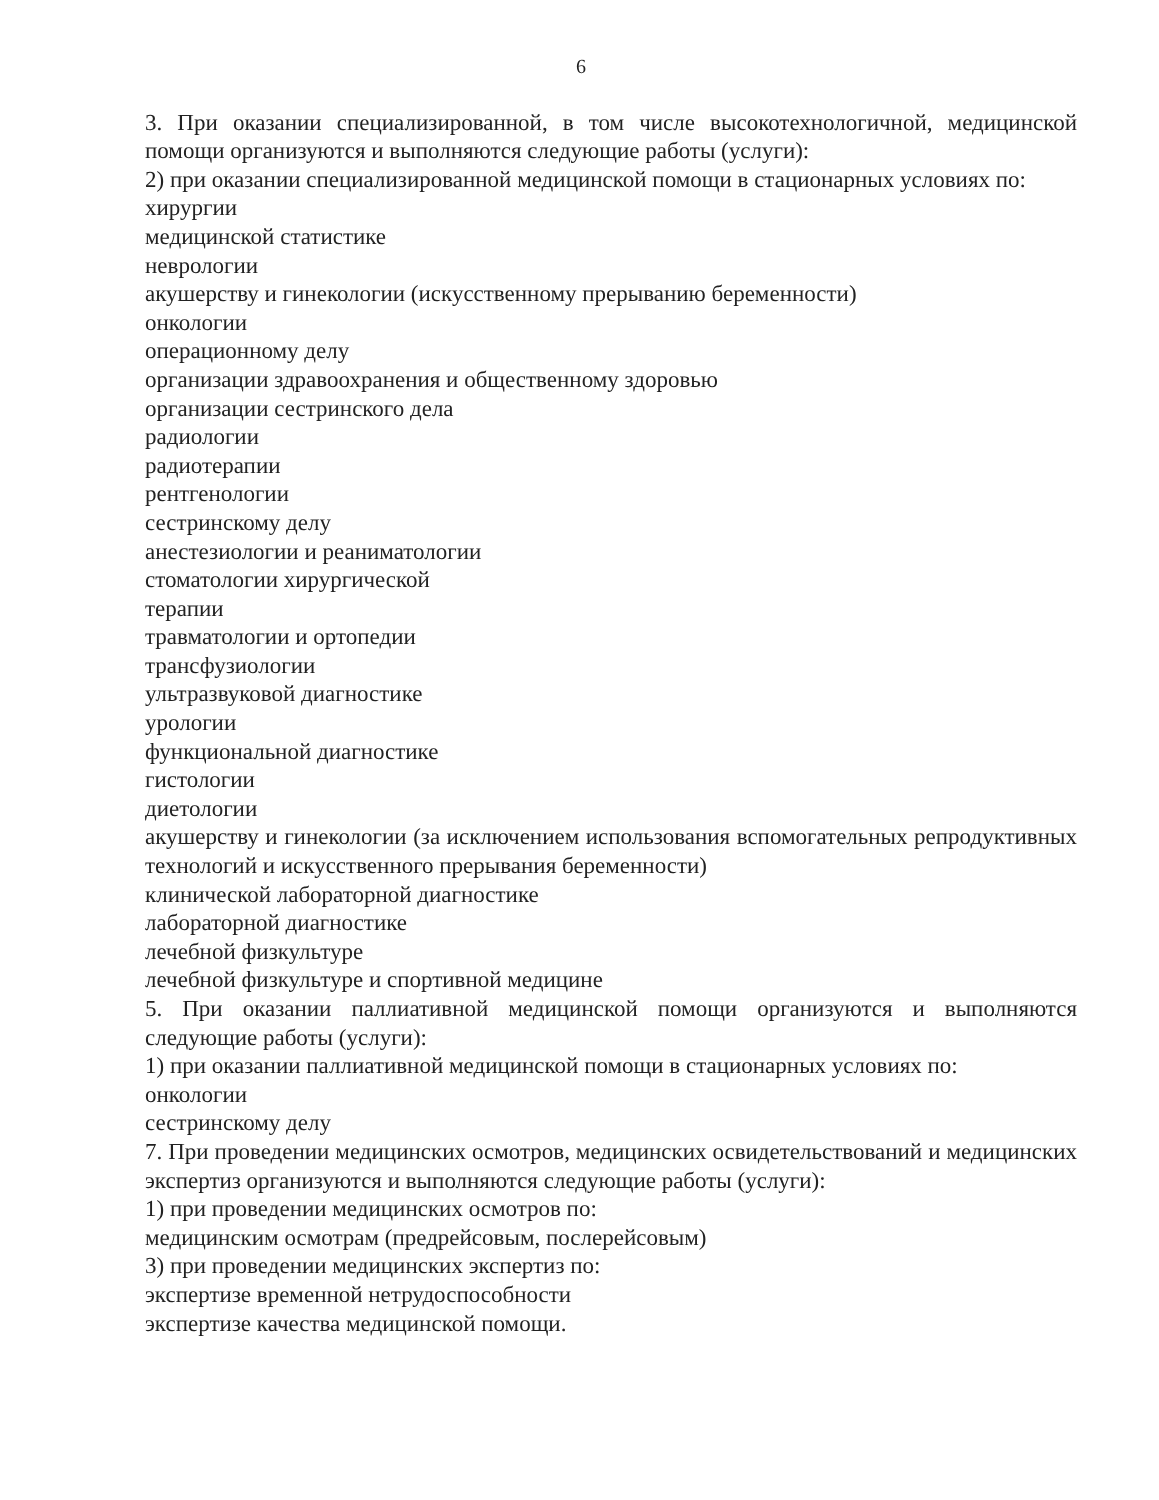6
3. При оказании специализированной, в том числе высокотехнологичной, медицинской помощи организуются и выполняются следующие работы (услуги):
2) при оказании специализированной медицинской помощи в стационарных условиях по:
хирургии
медицинской статистике
неврологии
акушерству и гинекологии (искусственному прерыванию беременности)
онкологии
операционному делу
организации здравоохранения и общественному здоровью
организации сестринского дела
радиологии
радиотерапии
рентгенологии
сестринскому делу
анестезиологии и реаниматологии
стоматологии хирургической
терапии
травматологии и ортопедии
трансфузиологии
ультразвуковой диагностике
урологии
функциональной диагностике
гистологии
диетологии
акушерству и гинекологии (за исключением использования вспомогательных репродуктивных технологий и искусственного прерывания беременности)
клинической лабораторной диагностике
лабораторной диагностике
лечебной физкультуре
лечебной физкультуре и спортивной медицине
5. При оказании паллиативной медицинской помощи организуются и выполняются следующие работы (услуги):
1) при оказании паллиативной медицинской помощи в стационарных условиях по:
онкологии
сестринскому делу
7. При проведении медицинских осмотров, медицинских освидетельствований и медицинских экспертиз организуются и выполняются следующие работы (услуги):
1) при проведении медицинских осмотров по:
медицинским осмотрам (предрейсовым, послерейсовым)
3) при проведении медицинских экспертиз по:
экспертизе временной нетрудоспособности
экспертизе качества медицинской помощи.